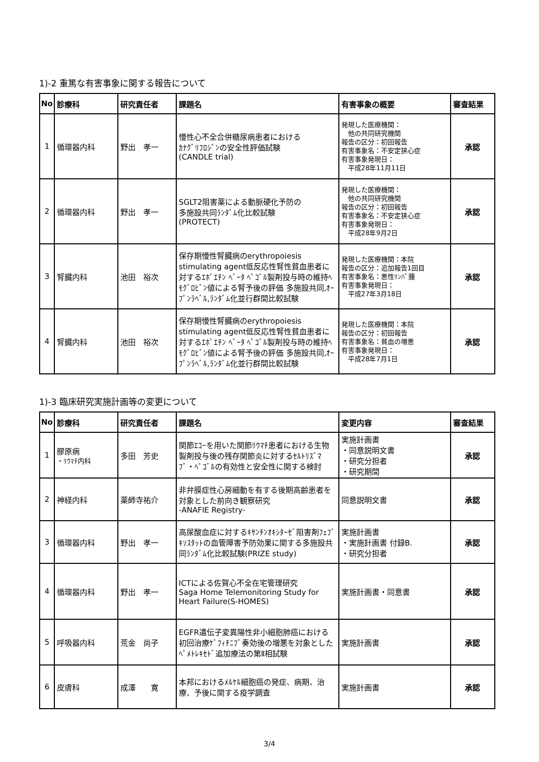1)-2 重篤な有害事象に関する報告について
| No | 診療科 | 研究責任者 | 課題名 | 有害事象の概要 | 審査結果 |
| --- | --- | --- | --- | --- | --- |
| 1 | 循環器内科 | 野出 孝一 | 慢性心不全合併糖尿病患者における ｶﾅｸﾞﾘﾌﾛｼﾞﾝの安全性評価試験 (CANDLE trial) | 発現した医療機関： 他の共同研究機関 報告の区分：初回報告 有害事象名：不安定狭心症 有害事象発現日： 平成28年11月11日 | 承認 |
| 2 | 循環器内科 | 野出 孝一 | SGLT2阻害薬による動脈硬化予防の 多施設共同ﾗﾝﾀﾞﾑ化比較試験 (PROTECT) | 発現した医療機関： 他の共同研究機関 報告の区分：初回報告 有害事象名：不安定狭心症 有害事象発現日： 平成28年9月2日 | 承認 |
| 3 | 腎臓内科 | 池田 裕次 | 保存期慢性腎臓病のerythropoiesis stimulating agent低反応性腎性貧血患者に対するｴﾎﾟｴﾁﾝ ﾍﾞｰﾀ ﾍﾟｺﾞﾙ製剤投与時の維持ﾍﾓｸﾞﾛﾋﾞﾝ値による腎予後の評価 多施設共同,ｵｰﾌﾟﾝﾗﾍﾞﾙ,ﾗﾝﾀﾞﾑ化並行群間比較試験 | 発現した医療機関：本院 報告の区分：追加報告1回目 有害事象名：悪性ﾘﾝﾊﾟ腫 有害事象発現日： 平成27年3月18日 | 承認 |
| 4 | 腎臓内科 | 池田 裕次 | 保存期慢性腎臓病のerythropoiesis stimulating agent低反応性腎性貧血患者に対するｴﾎﾟｴﾁﾝ ﾍﾞｰﾀ ﾍﾟｺﾞﾙ製剤投与時の維持ﾍﾓｸﾞﾛﾋﾞﾝ値による腎予後の評価 多施設共同,ｵｰﾌﾟﾝﾗﾍﾞﾙ,ﾗﾝﾀﾞﾑ化並行群間比較試験 | 発現した医療機関：本院 報告の区分：初回報告 有害事象名：貧血の増悪 有害事象発現日： 平成28年7月1日 | 承認 |
1)-3 臨床研究実施計画等の変更について
| No | 診療科 | 研究責任者 | 課題名 | 変更内容 | 審査結果 |
| --- | --- | --- | --- | --- | --- |
| 1 | 膠原病 ・ﾘｳﾏﾁ内科 | 多田 芳史 | 関節ｴｺｰを用いた関節ﾘｳﾏﾁ患者における生物製剤投与後の残存関節炎に対するｾﾙﾄﾘｽﾞﾏﾌﾞ・ﾍﾟｺﾞﾙの有効性と安全性に関する検討 | 実施計画書 ・同意説明文書 ・研究分担者 ・研究期間 | 承認 |
| 2 | 神経内科 | 薬師寺祐介 | 非弁膜症性心房細動を有する後期高齢患者を対象とした前向き観察研究 -ANAFIE Registry- | 同意説明文書 | 承認 |
| 3 | 循環器内科 | 野出 孝一 | 高尿酸血症に対するｷｻﾝﾁﾝｵｷｼﾀｰｾﾞ阻害剤ﾌｪﾌﾞｷｿｽﾀｯﾄの血管障害予防効果に関する多施設共同ﾗﾝﾀﾞﾑ化比較試験(PRIZE study) | 実施計画書 ・実施計画書 付録B. ・研究分担者 | 承認 |
| 4 | 循環器内科 | 野出 孝一 | ICTによる佐賀心不全在宅管理研究 Saga Home Telemonitoring Study for Heart Failure(S-HOMES) | 実施計画書・同意書 | 承認 |
| 5 | 呼吸器内科 | 荒金 尚子 | EGFR遺伝子変異陽性非小細胞肺癌における初回治療ｹﾞﾌｨﾁﾆﾌﾞ奏効後の増悪を対象としたﾍﾟﾒﾄﾚｷｾﾄﾞ追加療法の第Ⅱ相試験 | 実施計画書 | 承認 |
| 6 | 皮膚科 | 成澤 寛 | 本邦におけるﾒﾙｹﾙ細胞癌の発症、病期、治療、予後に関する疫学調査 | 実施計画書 | 承認 |
3/4